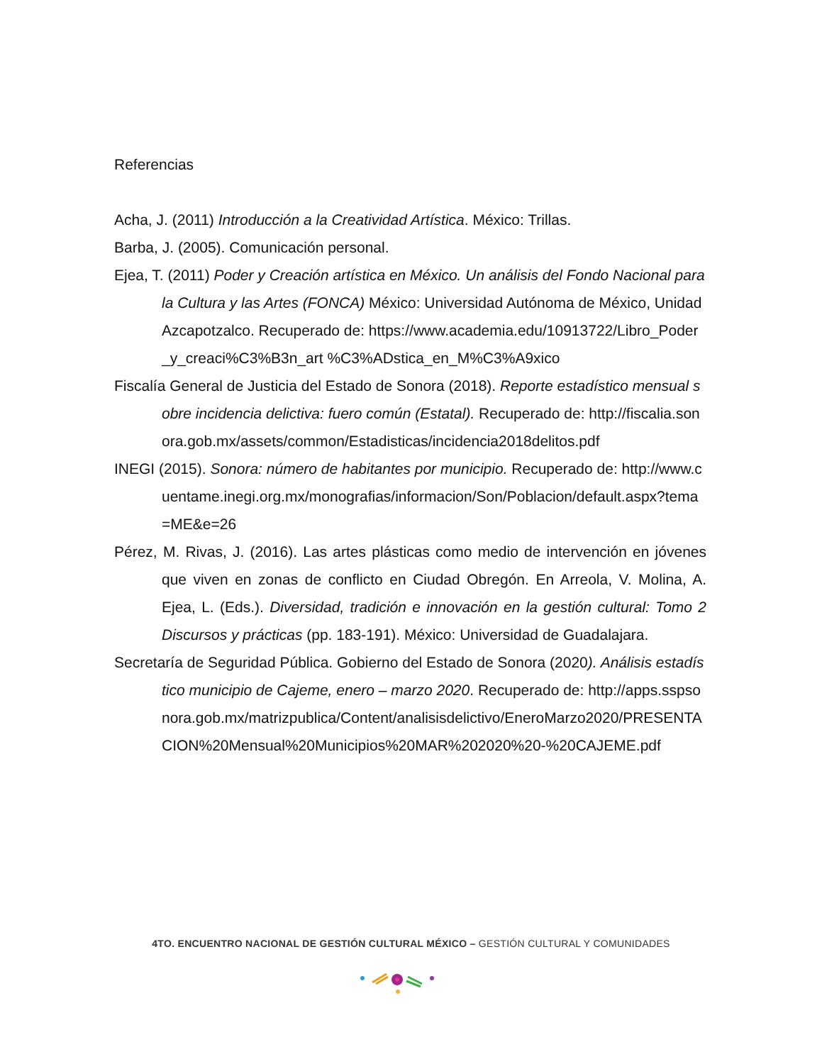Referencias
Acha, J. (2011) Introducción a la Creatividad Artística. México: Trillas.
Barba, J. (2005). Comunicación personal.
Ejea, T. (2011) Poder y Creación artística en México. Un análisis del Fondo Nacional para la Cultura y las Artes (FONCA) México: Universidad Autónoma de México, Unidad Azcapotzalco. Recuperado de: https://www.academia.edu/10913722/Libro_Poder_y_creaci%C3%B3n_art %C3%ADstica_en_M%C3%A9xico
Fiscalía General de Justicia del Estado de Sonora (2018). Reporte estadístico mensual sobre incidencia delictiva: fuero común (Estatal). Recuperado de: http://fiscalia.sonora.gob.mx/assets/common/Estadisticas/incidencia2018delitos.pdf
INEGI (2015). Sonora: número de habitantes por municipio. Recuperado de: http://www.cuentame.inegi.org.mx/monografias/informacion/Son/Poblacion/default.aspx?tema=ME&e=26
Pérez, M. Rivas, J. (2016). Las artes plásticas como medio de intervención en jóvenes que viven en zonas de conflicto en Ciudad Obregón. En Arreola, V. Molina, A. Ejea, L. (Eds.). Diversidad, tradición e innovación en la gestión cultural: Tomo 2 Discursos y prácticas (pp. 183-191). México: Universidad de Guadalajara.
Secretaría de Seguridad Pública. Gobierno del Estado de Sonora (2020). Análisis estadístico municipio de Cajeme, enero – marzo 2020. Recuperado de: http://apps.sspsonora.gob.mx/matrizpublica/Content/analisisdelictivo/EneroMarzo2020/PRESENTACION%20Mensual%20Municipios%20MAR%202020%20-%20CAJEME.pdf
4TO. ENCUENTRO NACIONAL DE GESTIÓN CULTURAL MÉXICO – GESTIÓN CULTURAL Y COMUNIDADES